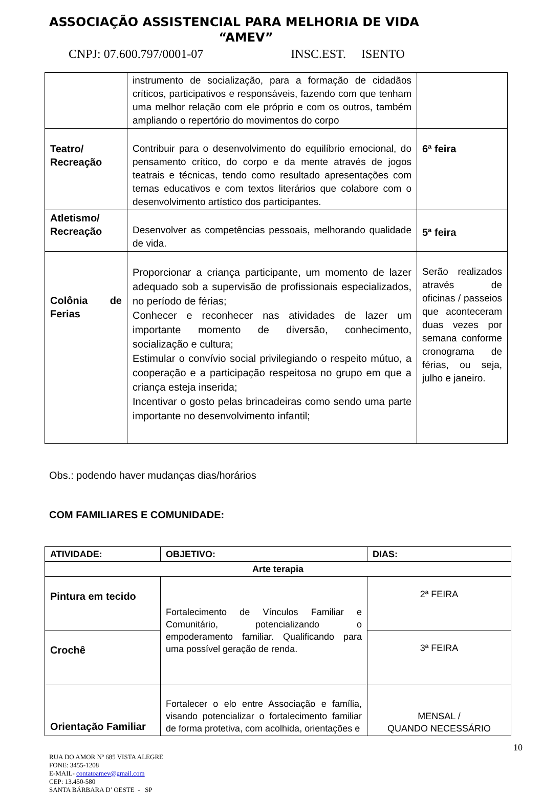ASSOCIAÇÃO ASSISTENCIAL PARA MELHORIA DE VIDA
“AMEV”
CNPJ: 07.600.797/0001-07 INSC.EST. ISENTO
| | instrumento de socialização, para a formação de cidadãos críticos, participativos e responsáveis, fazendo com que tenham uma melhor relação com ele próprio e com os outros, também ampliando o repertório do movimentos do corpo | |
| Teatro/ Recreação | Contribuir para o desenvolvimento do equilíbrio emocional, do pensamento crítico, do corpo e da mente através de jogos teatrais e técnicas, tendo como resultado apresentações com temas educativos e com textos literários que colabore com o desenvolvimento artístico dos participantes. | 6ª feira |
| Atletismo/ Recreação | Desenvolver as competências pessoais, melhorando qualidade de vida. | 5ª feira |
| Colônia de Ferias | Proporcionar a criança participante, um momento de lazer adequado sob a supervisão de profissionais especializados, no período de férias; Conhecer e reconhecer nas atividades de lazer um importante momento de diversão, conhecimento, socialização e cultura; Estimular o convívio social privilegiando o respeito mútuo, a cooperação e a participação respeitosa no grupo em que a criança esteja inserida; Incentivar o gosto pelas brincadeiras como sendo uma parte importante no desenvolvimento infantil; | Serão realizados através de oficinas / passeios que aconteceram duas vezes por semana conforme cronograma de férias, ou seja, julho e janeiro. |
Obs.: podendo haver mudanças dias/horários
COM FAMILIARES E COMUNIDADE:
| ATIVIDADE: | OBJETIVO: | DIAS: |
| --- | --- | --- |
| Arte terapia | | |
| Pintura em tecido | Fortalecimento de Vínculos Familiar e Comunitário, potencializando o empoderamento familiar. Qualificando para uma possível geração de renda. | 2ª FEIRA |
| Crochê | | 3ª FEIRA |
| Orientação Familiar | Fortalecer o elo entre Associação e família, visando potencializar o fortalecimento familiar de forma protetiva, com acolhida, orientações e | MENSAL / QUANDO NECESSÁRIO |
10
RUA DO AMOR Nº 685 VISTA ALEGRE
FONE: 3455-1208
E-MAIL- contatoamev@gmail.com
CEP: 13.450-580
SANTA BÁRBARA D’ OESTE - SP